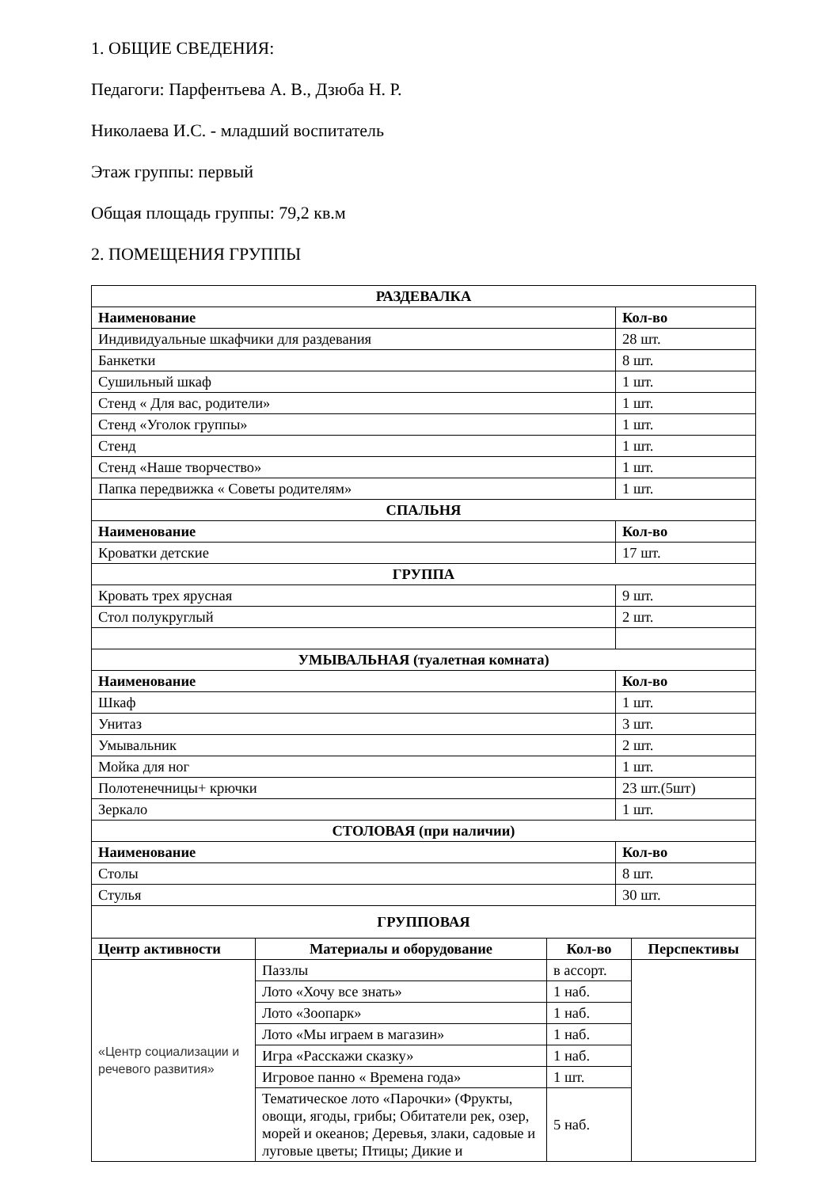1. ОБЩИЕ СВЕДЕНИЯ:
Педагоги: Парфентьева А. В., Дзюба Н. Р.
Николаева И.С. - младший воспитатель
Этаж группы: первый
Общая площадь группы: 79,2 кв.м
2. ПОМЕЩЕНИЯ ГРУППЫ
| РАЗДЕВАЛКА | |
| --- | --- |
| Наименование | Кол-во |
| Индивидуальные шкафчики для раздевания | 28 шт. |
| Банкетки | 8 шт. |
| Сушильный шкаф | 1 шт. |
| Стенд « Для вас, родители» | 1 шт. |
| Стенд «Уголок группы» | 1 шт. |
| Стенд | 1 шт. |
| Стенд «Наше творчество» | 1 шт. |
| Папка передвижка « Советы родителям» | 1 шт. |
| СПАЛЬНЯ | |
| Наименование | Кол-во |
| Кроватки детские | 17 шт. |
| ГРУППА | |
| Кровать трех ярусная | 9 шт. |
| Стол полукруглый | 2 шт. |
| УМЫВАЛЬНАЯ (туалетная комната) | |
| Наименование | Кол-во |
| Шкаф | 1 шт. |
| Унитаз | 3 шт. |
| Умывальник | 2 шт. |
| Мойка для ног | 1 шт. |
| Полотенечницы+ крючки | 23 шт.(5шт) |
| Зеркало | 1 шт. |
| СТОЛОВАЯ (при наличии) | |
| Наименование | Кол-во |
| Столы | 8 шт. |
| Стулья | 30 шт. |
| ГРУППОВАЯ | | | |
| --- | --- | --- | --- |
| Центр активности | Материалы и оборудование | Кол-во | Перспективы |
| «Центр социализации и речевого развития» | Паззлы | в ассорт. | |
| | Лото «Хочу все знать» | 1 наб. | |
| | Лото «Зоопарк» | 1 наб. | |
| | Лото «Мы играем в магазин» | 1 наб. | |
| | Игра «Расскажи сказку» | 1 наб. | |
| | Игровое панно « Времена года» | 1 шт. | |
| | Тематическое лото «Парочки» (Фрукты, овощи, ягоды, грибы; Обитатели рек, озер, морей и океанов; Деревья, злаки, садовые и луговые цветы; Птицы; Дикие и | 5 наб. | |